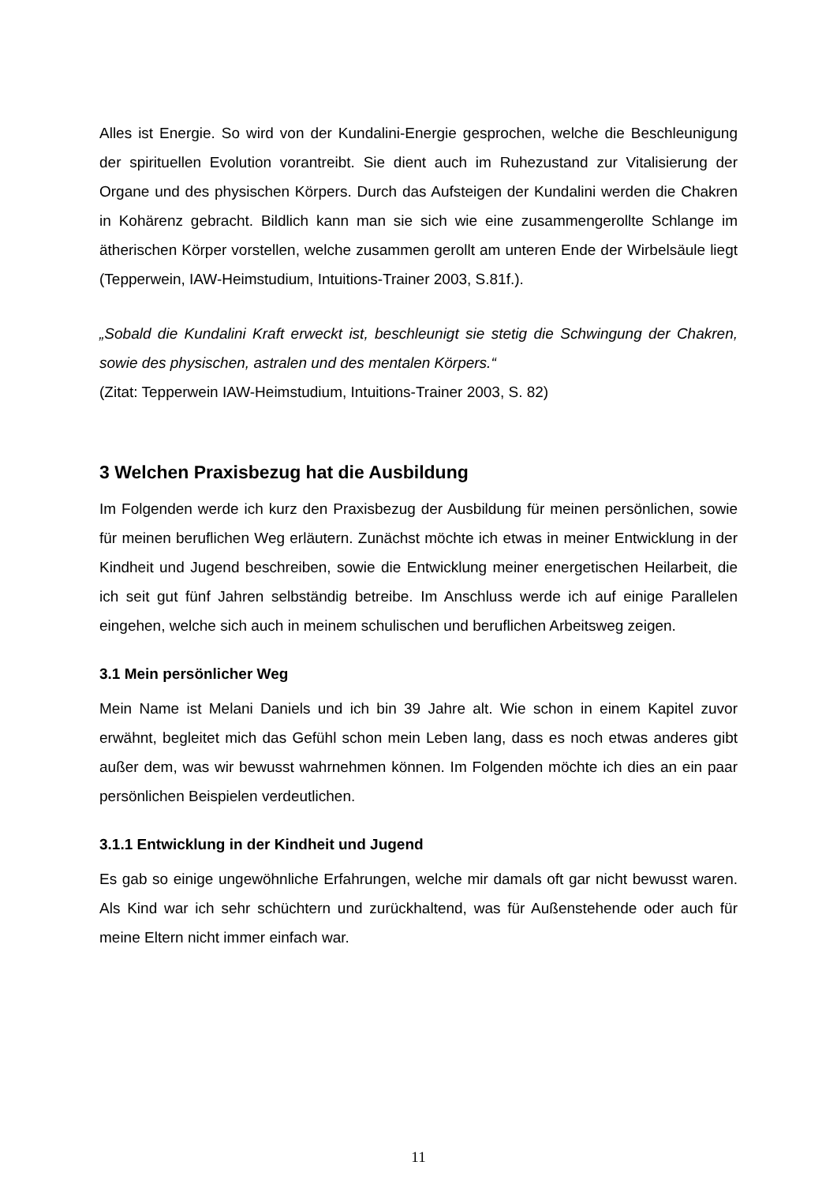Alles ist Energie. So wird von der Kundalini-Energie gesprochen, welche die Beschleunigung der spirituellen Evolution vorantreibt. Sie dient auch im Ruhezustand zur Vitalisierung der Organe und des physischen Körpers. Durch das Aufsteigen der Kundalini werden die Chakren in Kohärenz gebracht. Bildlich kann man sie sich wie eine zusammengerollte Schlange im ätherischen Körper vorstellen, welche zusammen gerollt am unteren Ende der Wirbelsäule liegt (Tepperwein, IAW-Heimstudium, Intuitions-Trainer 2003, S.81f.).
„Sobald die Kundalini Kraft erweckt ist, beschleunigt sie stetig die Schwingung der Chakren, sowie des physischen, astralen und des mentalen Körpers.“
(Zitat: Tepperwein IAW-Heimstudium, Intuitions-Trainer 2003, S. 82)
3 Welchen Praxisbezug hat die Ausbildung
Im Folgenden werde ich kurz den Praxisbezug der Ausbildung für meinen persönlichen, sowie für meinen beruflichen Weg erläutern. Zunächst möchte ich etwas in meiner Entwicklung in der Kindheit und Jugend beschreiben, sowie die Entwicklung meiner energetischen Heilarbeit, die ich seit gut fünf Jahren selbständig betreibe. Im Anschluss werde ich auf einige Parallelen eingehen, welche sich auch in meinem schulischen und beruflichen Arbeitsweg zeigen.
3.1 Mein persönlicher Weg
Mein Name ist Melani Daniels und ich bin 39 Jahre alt. Wie schon in einem Kapitel zuvor erwähnt, begleitet mich das Gefühl schon mein Leben lang, dass es noch etwas anderes gibt außer dem, was wir bewusst wahrnehmen können. Im Folgenden möchte ich dies an ein paar persönlichen Beispielen verdeutlichen.
3.1.1 Entwicklung in der Kindheit und Jugend
Es gab so einige ungewöhnliche Erfahrungen, welche mir damals oft gar nicht bewusst waren. Als Kind war ich sehr schüchtern und zurückhaltend, was für Außenstehende oder auch für meine Eltern nicht immer einfach war.
11